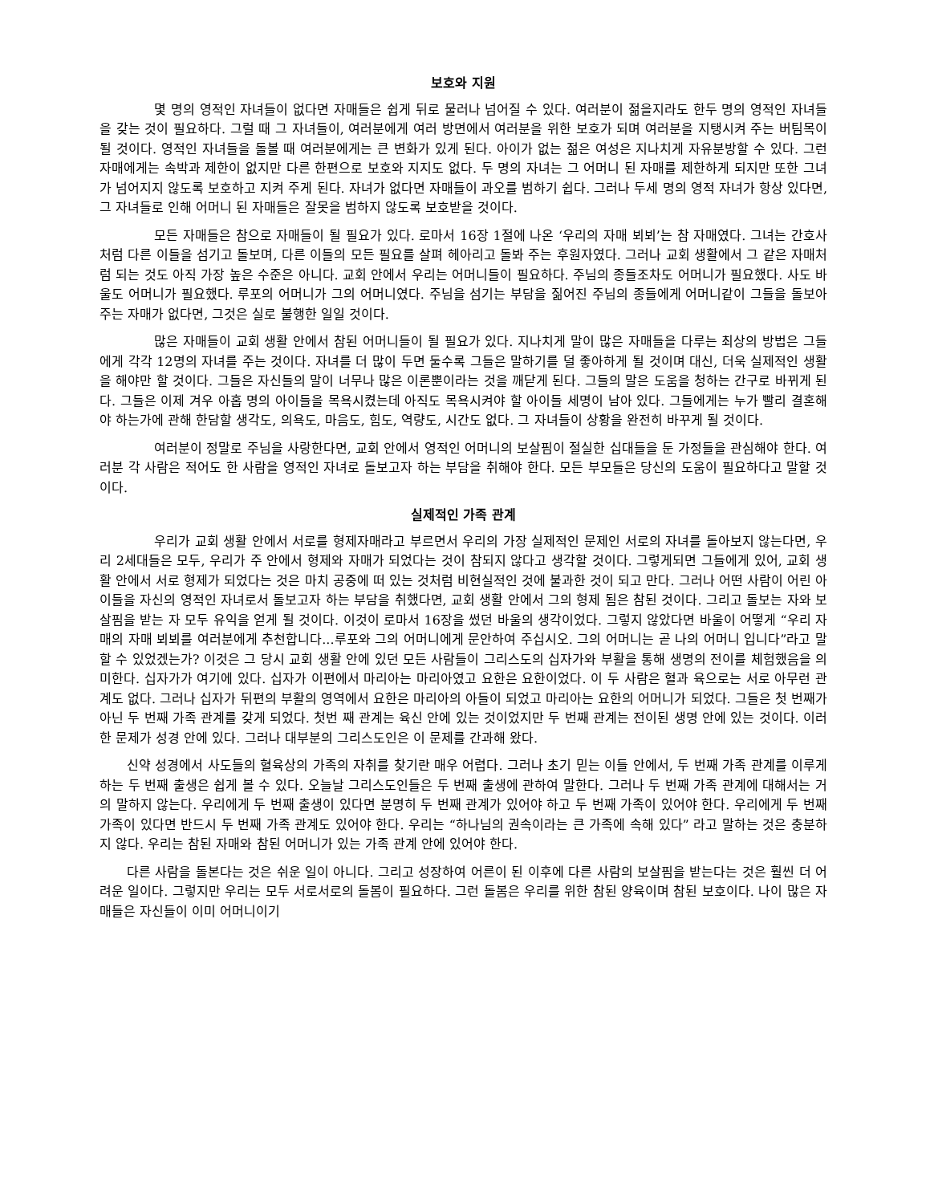보호와 지원
몇 명의 영적인 자녀들이 없다면 자매들은 쉽게 뒤로 물러나 넘어질 수 있다. 여러분이 젊을지라도 한두 명의 영적인 자녀들을 갖는 것이 필요하다. 그럴 때 그 자녀들이, 여러분에게 여러 방면에서 여러분을 위한 보호가 되며 여러분을 지탱시켜 주는 버팀목이 될 것이다. 영적인 자녀들을 돌볼 때 여러분에게는 큰 변화가 있게 된다. 아이가 없는 젊은 여성은 지나치게 자유분방할 수 있다. 그런 자매에게는 속박과 제한이 없지만 다른 한편으로 보호와 지지도 없다. 두 명의 자녀는 그 어머니 된 자매를 제한하게 되지만 또한 그녀가 넘어지지 않도록 보호하고 지켜 주게 된다. 자녀가 없다면 자매들이 과오를 범하기 쉽다. 그러나 두세 명의 영적 자녀가 항상 있다면, 그 자녀들로 인해 어머니 된 자매들은 잘못을 범하지 않도록 보호받을 것이다.
모든 자매들은 참으로 자매들이 될 필요가 있다. 로마서 16장 1절에 나온 ‘우리의 자매 뵈뵈’는 참 자매였다. 그녀는 간호사처럼 다른 이들을 섬기고 돌보며, 다른 이들의 모든 필요를 살펴 헤아리고 돌봐 주는 후원자였다. 그러나 교회 생활에서 그 같은 자매처럼 되는 것도 아직 가장 높은 수준은 아니다. 교회 안에서 우리는 어머니들이 필요하다. 주님의 종들조차도 어머니가 필요했다. 사도 바울도 어머니가 필요했다. 루포의 어머니가 그의 어머니였다. 주님을 섬기는 부담을 짊어진 주님의 종들에게 어머니같이 그들을 돌보아 주는 자매가 없다면, 그것은 실로 불행한 일일 것이다.
많은 자매들이 교회 생활 안에서 참된 어머니들이 될 필요가 있다. 지나치게 말이 많은 자매들을 다루는 최상의 방법은 그들에게 각각 12명의 자녀를 주는 것이다. 자녀를 더 많이 두면 둘수록 그들은 말하기를 덜 좋아하게 될 것이며 대신, 더욱 실제적인 생활을 해야만 할 것이다. 그들은 자신들의 말이 너무나 많은 이론뿐이라는 것을 깨닫게 된다. 그들의 말은 도움을 청하는 간구로 바뀌게 된다. 그들은 이제 겨우 아홉 명의 아이들을 목욕시켰는데 아직도 목욕시켜야 할 아이들 세명이 남아 있다. 그들에게는 누가 빨리 결혼해야 하는가에 관해 한담할 생각도, 의욕도, 마음도, 힘도, 역량도, 시간도 없다. 그 자녀들이 상황을 완전히 바꾸게 될 것이다.
여러분이 정말로 주님을 사랑한다면, 교회 안에서 영적인 어머니의 보살핌이 절실한 십대들을 둔 가정들을 관심해야 한다. 여러분 각 사람은 적어도 한 사람을 영적인 자녀로 돌보고자 하는 부담을 취해야 한다. 모든 부모들은 당신의 도움이 필요하다고 말할 것이다.
실제적인 가족 관계
우리가 교회 생활 안에서 서로를 형제자매라고 부르면서 우리의 가장 실제적인 문제인 서로의 자녀를 돌아보지 않는다면, 우리 2세대들은 모두, 우리가 주 안에서 형제와 자매가 되었다는 것이 참되지 않다고 생각할 것이다. 그렇게되면 그들에게 있어, 교회 생활 안에서 서로 형제가 되었다는 것은 마치 공중에 떠 있는 것처럼 비현실적인 것에 불과한 것이 되고 만다. 그러나 어떤 사람이 어린 아이들을 자신의 영적인 자녀로서 돌보고자 하는 부담을 취했다면, 교회 생활 안에서 그의 형제 됨은 참된 것이다. 그리고 돌보는 자와 보살핌을 받는 자 모두 유익을 얻게 될 것이다. 이것이 로마서 16장을 썼던 바울의 생각이었다. 그렇지 않았다면 바울이 어떻게 “우리 자매의 자매 뵈뵈를 여러분에게 추천합니다...루포와 그의 어머니에게 문안하여 주십시오. 그의 어머니는 곧 나의 어머니 입니다”라고 말할 수 있었겠는가? 이것은 그 당시 교회 생활 안에 있던 모든 사람들이 그리스도의 십자가와 부활을 통해 생명의 전이를 체험했음을 의미한다. 십자가가 여기에 있다. 십자가 이편에서 마리아는 마리아였고 요한은 요한이었다. 이 두 사람은 혈과 육으로는 서로 아무런 관계도 없다. 그러나 십자가 뒤편의 부활의 영역에서 요한은 마리아의 아들이 되었고 마리아는 요한의 어머니가 되었다. 그들은 첫 번째가 아닌 두 번째 가족 관계를 갖게 되었다. 첫번 째 관계는 육신 안에 있는 것이었지만 두 번째 관계는 전이된 생명 안에 있는 것이다. 이러한 문제가 성경 안에 있다. 그러나 대부분의 그리스도인은 이 문제를 간과해 왔다.
신약 성경에서 사도들의 혈육상의 가족의 자취를 찾기란 매우 어렵다. 그러나 초기 믿는 이들 안에서, 두 번째 가족 관계를 이루게 하는 두 번째 출생은 쉽게 볼 수 있다. 오늘날 그리스도인들은 두 번째 출생에 관하여 말한다. 그러나 두 번째 가족 관계에 대해서는 거의 말하지 않는다. 우리에게 두 번째 출생이 있다면 분명히 두 번째 관계가 있어야 하고 두 번째 가족이 있어야 한다. 우리에게 두 번째 가족이 있다면 반드시 두 번째 가족 관계도 있어야 한다. 우리는 “하나님의 권속이라는 큰 가족에 속해 있다” 라고 말하는 것은 충분하지 않다. 우리는 참된 자매와 참된 어머니가 있는 가족 관계 안에 있어야 한다.
다른 사람을 돌본다는 것은 쉬운 일이 아니다. 그리고 성장하여 어른이 된 이후에 다른 사람의 보살핌을 받는다는 것은 훨씬 더 어려운 일이다. 그렇지만 우리는 모두 서로서로의 돌봄이 필요하다. 그런 돌봄은 우리를 위한 참된 양육이며 참된 보호이다. 나이 많은 자매들은 자신들이 이미 어머니이기